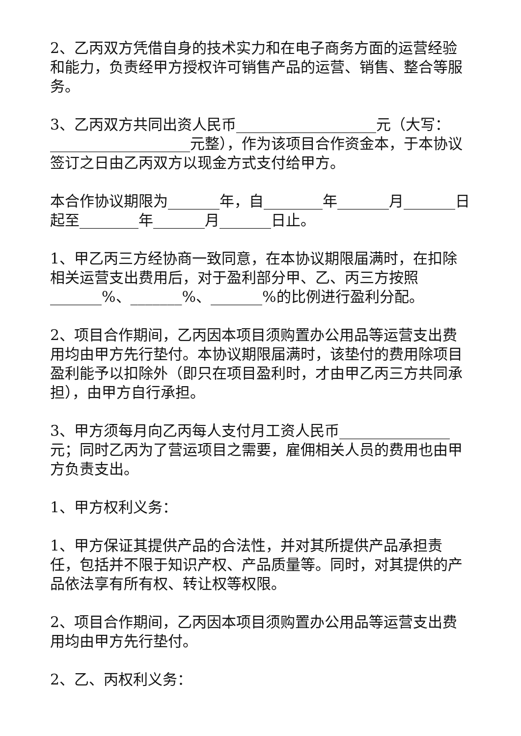2、乙丙双方凭借自身的技术实力和在电子商务方面的运营经验和能力，负责经甲方授权许可销售产品的运营、销售、整合等服务。
3、乙丙双方共同出资人民币___________________元（大写：___________________元整），作为该项目合作资金本，于本协议签订之日由乙丙双方以现金方式支付给甲方。
本合作协议期限为_______年，自________年_______月_______日起至________年_______月_______日止。
1、甲乙丙三方经协商一致同意，在本协议期限届满时，在扣除相关运营支出费用后，对于盈利部分甲、乙、丙三方按照_______%、_______%、_______%的比例进行盈利分配。
2、项目合作期间，乙丙因本项目须购置办公用品等运营支出费用均由甲方先行垫付。本协议期限届满时，该垫付的费用除项目盈利能予以扣除外（即只在项目盈利时，才由甲乙丙三方共同承担），由甲方自行承担。
3、甲方须每月向乙丙每人支付月工资人民币_______________元；同时乙丙为了营运项目之需要，雇佣相关人员的费用也由甲方负责支出。
1、甲方权利义务：
1、甲方保证其提供产品的合法性，并对其所提供产品承担责任，包括并不限于知识产权、产品质量等。同时，对其提供的产品依法享有所有权、转让权等权限。
2、项目合作期间，乙丙因本项目须购置办公用品等运营支出费用均由甲方先行垫付。
2、乙、丙权利义务：